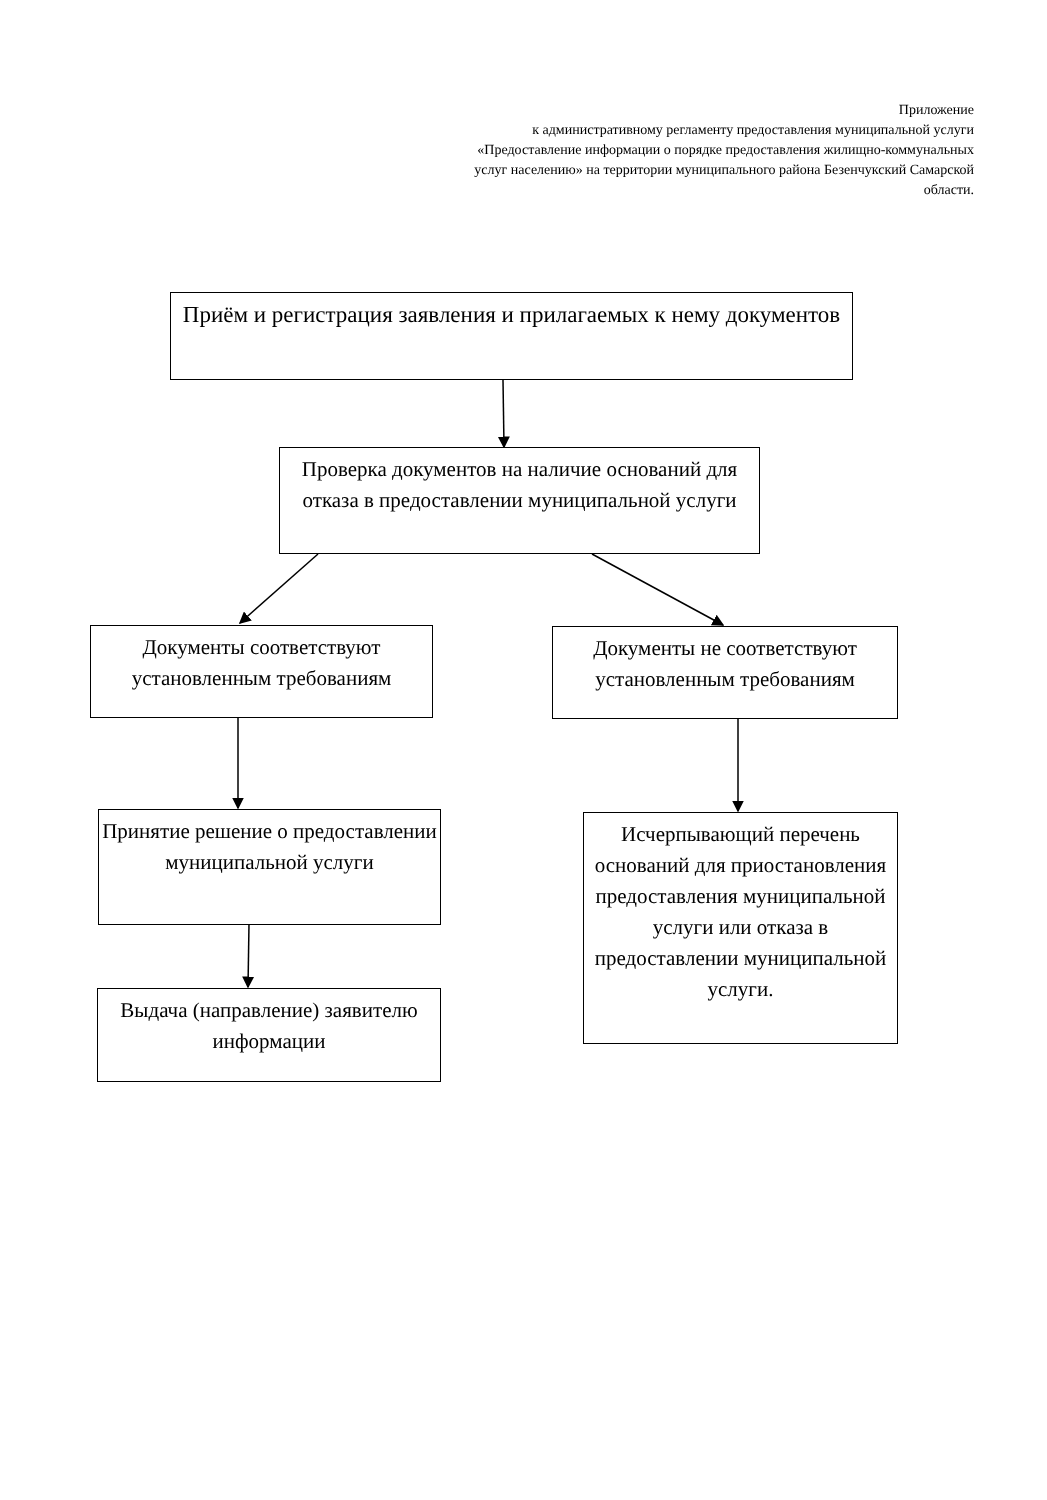Приложение
к административному регламенту предоставления муниципальной услуги «Предоставление информации о порядке предоставления жилищно-коммунальных услуг населению» на территории муниципального района Безенчукский Самарской области.
Приём и регистрация заявления и прилагаемых к нему документов
Проверка документов на наличие оснований для отказа в предоставлении муниципальной услуги
Документы соответствуют установленным требованиям
Документы не соответствуют установленным требованиям
Принятие решение о предоставлении муниципальной услуги
Исчерпывающий перечень оснований для приостановления предоставления муниципальной услуги или отказа в предоставлении муниципальной услуги.
Выдача (направление) заявителю информации